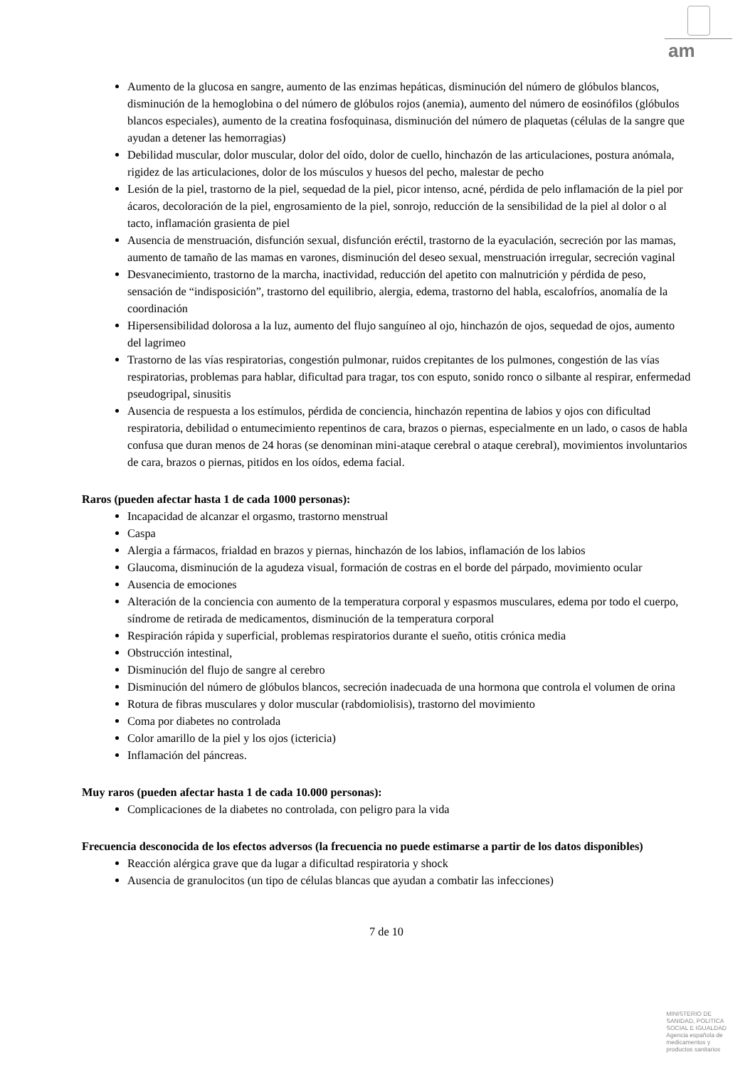am
Aumento de la glucosa en sangre, aumento de las enzimas hepáticas, disminución del número de glóbulos blancos, disminución de la hemoglobina o del número de glóbulos rojos (anemia), aumento del número de eosinófilos (glóbulos blancos especiales), aumento de la creatina fosfoquinasa, disminución del número de plaquetas (células de la sangre que ayudan a detener las hemorragias)
Debilidad muscular, dolor muscular, dolor del oído, dolor de cuello, hinchazón de las articulaciones, postura anómala, rigidez de las articulaciones, dolor de los músculos y huesos del pecho, malestar de pecho
Lesión de la piel, trastorno de la piel, sequedad de la piel, picor intenso, acné, pérdida de pelo inflamación de la piel por ácaros, decoloración de la piel, engrosamiento de la piel, sonrojo, reducción de la sensibilidad de la piel al dolor o al tacto, inflamación grasienta de piel
Ausencia de menstruación, disfunción sexual, disfunción eréctil, trastorno de la eyaculación, secreción por las mamas, aumento de tamaño de las mamas en varones, disminución del deseo sexual, menstruación irregular, secreción vaginal
Desvanecimiento, trastorno de la marcha, inactividad, reducción del apetito con malnutrición y pérdida de peso, sensación de “indisposición”, trastorno del equilibrio, alergia, edema, trastorno del habla, escalofríos, anomalía de la coordinación
Hipersensibilidad dolorosa a la luz, aumento del flujo sanguíneo al ojo, hinchazón de ojos, sequedad de ojos, aumento del lagrimeo
Trastorno de las vías respiratorias, congestión pulmonar, ruidos crepitantes de los pulmones, congestión de las vías respiratorias, problemas para hablar, dificultad para tragar, tos con esputo, sonido ronco o silbante al respirar, enfermedad pseudogripal, sinusitis
Ausencia de respuesta a los estímulos, pérdida de conciencia, hinchazón repentina de labios y ojos con dificultad respiratoria, debilidad o entumecimiento repentinos de cara, brazos o piernas, especialmente en un lado, o casos de habla confusa que duran menos de 24 horas (se denominan mini-ataque cerebral o ataque cerebral), movimientos involuntarios de cara, brazos o piernas, pitidos en los oídos, edema facial.
Raros (pueden afectar hasta 1 de cada 1000 personas):
Incapacidad de alcanzar el orgasmo, trastorno menstrual
Caspa
Alergia a fármacos, frialdad en brazos y piernas, hinchazón de los labios, inflamación de los labios
Glaucoma, disminución de la agudeza visual, formación de costras en el borde del párpado, movimiento ocular
Ausencia de emociones
Alteración de la conciencia con aumento de la temperatura corporal y espasmos musculares, edema por todo el cuerpo, síndrome de retirada de medicamentos, disminución de la temperatura corporal
Respiración rápida y superficial, problemas respiratorios durante el sueño, otitis crónica media
Obstrucción intestinal,
Disminución del flujo de sangre al cerebro
Disminución del número de glóbulos blancos, secreción inadecuada de una hormona que controla el volumen de orina
Rotura de fibras musculares y dolor muscular (rabdomiolisis), trastorno del movimiento
Coma por diabetes no controlada
Color amarillo de la piel y los ojos (ictericia)
Inflamación del páncreas.
Muy raros (pueden afectar hasta 1 de cada 10.000 personas):
Complicaciones de la diabetes no controlada, con peligro para la vida
Frecuencia desconocida de los efectos adversos (la frecuencia no puede estimarse a partir de los datos disponibles)
Reacción alérgica grave que da lugar a dificultad respiratoria y shock
Ausencia de granulocitos (un tipo de células blancas que ayudan a combatir las infecciones)
7 de 10
MINISTERIO DE
SANIDAD, POLITICA
SOCIAL E IGUALDAD
Agencia española de
medicamentos y
productos sanitarios